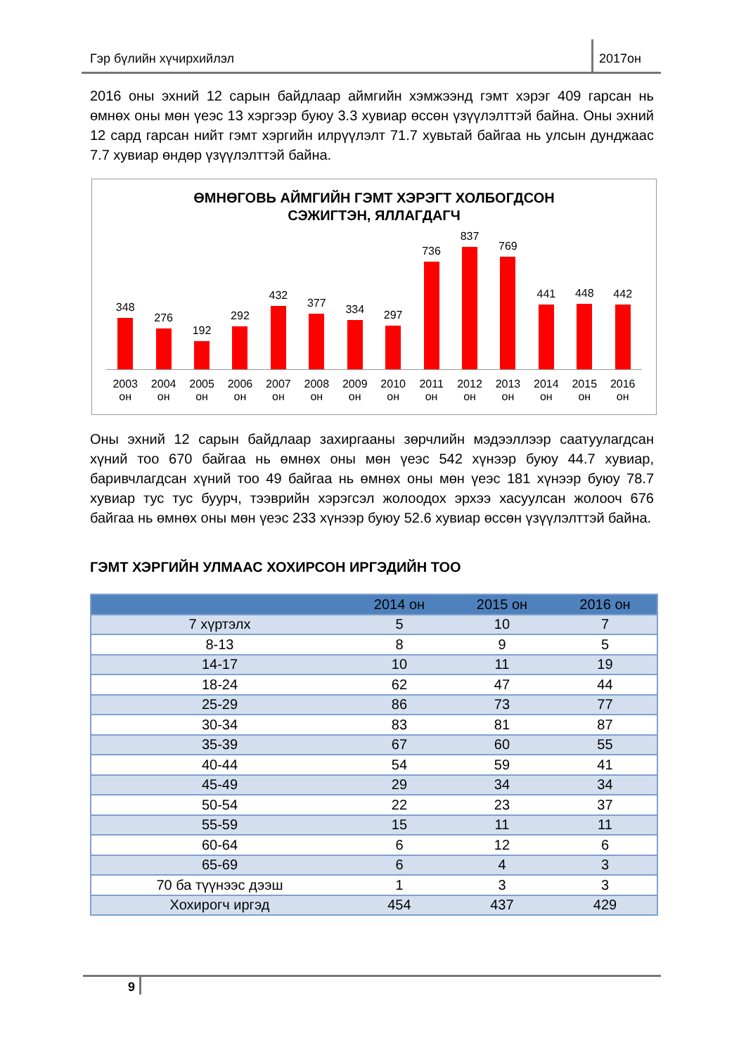Гэр бүлийн хүчирхийлэл 2017он
2016 оны эхний 12 сарын байдлаар аймгийн хэмжээнд гэмт хэрэг 409 гарсан нь өмнөх оны мөн үеэс 13 хэргээр буюу 3.3 хувиар өссөн үзүүлэлттэй байна. Оны эхний 12 сард гарсан нийт гэмт хэргийн илрүүлэлт 71.7 хувьтай байгаа нь улсын дунджаас 7.7 хувиар өндөр үзүүлэлттэй байна.
ӨМНӨГОВЬ АЙМГИЙН ГЭМТ ХЭРЭГТ ХОЛБОГДСОН
СЭЖИГТЭН, ЯЛЛАГДАГЧ
348
276
192
292
432
377
334
297
736
837
769
441
448
442
2003 он 2004 он 2005 он 2006 он 2007 он 2008 он 2009 он 2010 он 2011 он 2012 он 2013 он 2014 он 2015 он 2016 он
Оны эхний 12 сарын байдлаар захиргааны зөрчлийн мэдээллээр саатуулагдсан хүний тоо 670 байгаа нь өмнөх оны мөн үеэс 542 хүнээр буюу 44.7 хувиар, баривчлагдсан хүний тоо 49 байгаа нь өмнөх оны мөн үеэс 181 хүнээр буюу 78.7 хувиар тус тус буурч, тээврийн хэрэгсэл жолоодох эрхээ хасуулсан жолооч 676 байгаа нь өмнөх оны мөн үеэс 233 хүнээр буюу 52.6 хувиар өссөн үзүүлэлттэй байна.
ГЭМТ ХЭРГИЙН УЛМААС ХОХИРСОН ИРГЭДИЙН ТОО
| | 2014 он | 2015 он | 2016 он |
| --- | --- | --- | --- |
| 7 хүртэлх | 5 | 10 | 7 |
| 8-13 | 8 | 9 | 5 |
| 14-17 | 10 | 11 | 19 |
| 18-24 | 62 | 47 | 44 |
| 25-29 | 86 | 73 | 77 |
| 30-34 | 83 | 81 | 87 |
| 35-39 | 67 | 60 | 55 |
| 40-44 | 54 | 59 | 41 |
| 45-49 | 29 | 34 | 34 |
| 50-54 | 22 | 23 | 37 |
| 55-59 | 15 | 11 | 11 |
| 60-64 | 6 | 12 | 6 |
| 65-69 | 6 | 4 | 3 |
| 70 ба түүнээс дээш | 1 | 3 | 3 |
| Хохирогч иргэд | 454 | 437 | 429 |
9